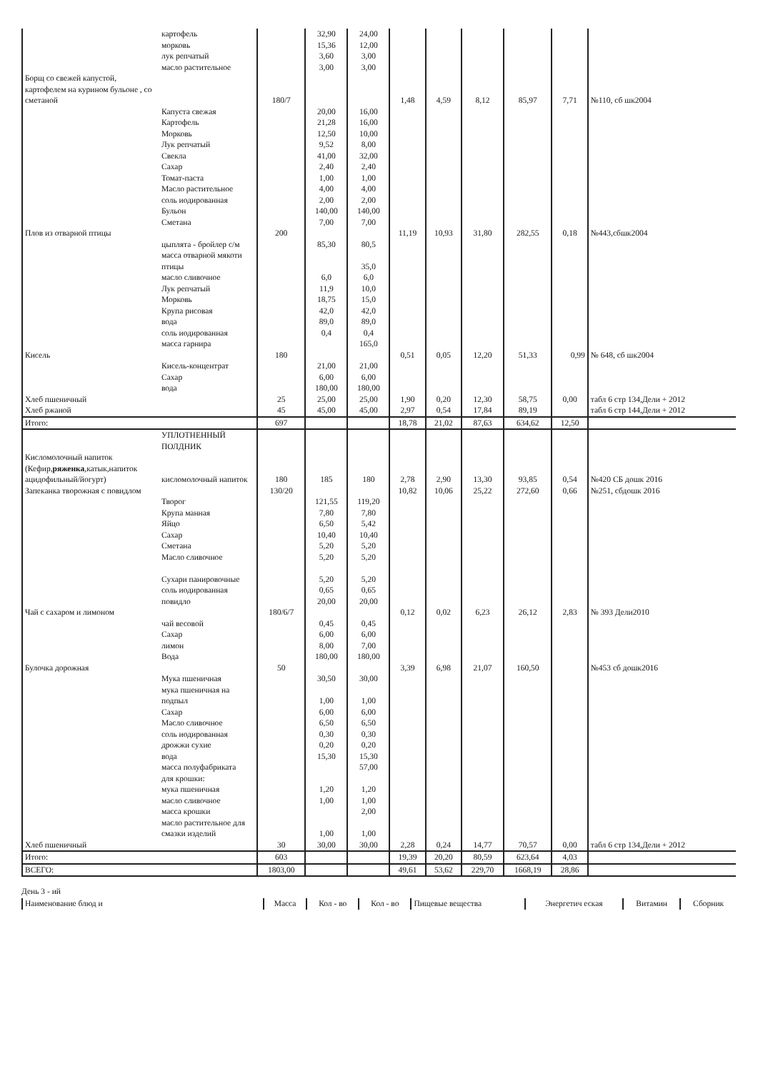| | картофель морковь лук репчатый масло растительное | | 32,90 15,36 3,60 3,00 | 24,00 12,00 3,00 3,00 | | | | | | |
| Борщ со свежей капустой, картофелем на курином бульоне , со сметаной | | 180/7 | | | 1,48 | 4,59 | 8,12 | 85,97 | 7,71 | №110, сб шк2004 |
| | Капуста свежая Картофель Морковь Лук репчатый Свекла Сахар Томат-паста Масло растительное соль иодированная Бульон Сметана | | 20,00 21,28 12,50 9,52 41,00 2,40 1,00 4,00 2,00 140,00 7,00 | 16,00 16,00 10,00 8,00 32,00 2,40 1,00 4,00 2,00 140,00 7,00 | | | | | | |
| Плов из отварной птицы | | 200 | | | 11,19 | 10,93 | 31,80 | 282,55 | 0,18 | №443,сбшк2004 |
| | цыплята - бройлер с/м масса отварной мякоти птицы масло сливочное Лук репчатый Морковь Крупа рисовая вода соль иодированная масса гарнира | | 85,30 6,0 11,9 18,75 42,0 89,0 0,4 | 80,5 35,0 6,0 10,0 15,0 42,0 89,0 0,4 165,0 | | | | | | |
| Кисель | | 180 | | | 0,51 | 0,05 | 12,20 | 51,33 | 0,99 | № 648, сб шк2004 |
| | Кисель-концентрат Сахар вода | | 21,00 6,00 180,00 | 21,00 6,00 180,00 | | | | | | |
| Хлеб пшеничный | | 25 | 25,00 | 25,00 | 1,90 | 0,20 | 12,30 | 58,75 | 0,00 | табл 6 стр 134,Дели + 2012 |
| Хлеб ржаной | | 45 | 45,00 | 45,00 | 2,97 | 0,54 | 17,84 | 89,19 | | табл 6 стр 144,Дели + 2012 |
| Итого: | | 697 | | | 18,78 | 21,02 | 87,63 | 634,62 | 12,50 | |
| | УПЛОТНЕННЫЙ ПОЛДНИК | | | | | | | | | |
| Кисломолочный напиток (Кефир, ряженка ,катык,напиток ацидофильный/йогурт) | кисломолочный напиток | 180 | 185 | 180 | 2,78 | 2,90 | 13,30 | 93,85 | 0,54 | №420 СБ дошк 2016 |
| Запеканка творожная с повидлом | | 130/20 | | | 10,82 | 10,06 | 25,22 | 272,60 | 0,66 | №251, сбдошк 2016 |
| | Творог Крупа манная Яйцо Сахар Сметана Масло сливочное Сухари панировочные соль иодированная повидло | | 121,55 7,80 6,50 10,40 5,20 5,20 5,20 0,65 20,00 | 119,20 7,80 5,42 10,40 5,20 5,20 5,20 0,65 20,00 | | | | | | |
| Чай с сахаром и лимоном | | 180/6/7 | | | 0,12 | 0,02 | 6,23 | 26,12 | 2,83 | № 393 Дели2010 |
| | чай весовой Сахар лимон Вода | | 0,45 6,00 8,00 180,00 | 0,45 6,00 7,00 180,00 | | | | | | |
| Булочка дорожная | | 50 | | | 3,39 | 6,98 | 21,07 | 160,50 | | №453 сб дошк2016 |
| | Мука пшеничная мука пшеничная на подпыл Сахар Масло сливочное соль иодированная дрожжи сухие вода масса полуфабриката для крошки: мука пшеничная масло сливочное масса крошки масло растительное для смазки изделий | | 30,50 1,00 6,00 6,50 0,30 0,20 15,30 1,20 1,00 1,00 | 30,00 1,00 6,00 6,50 0,30 0,20 15,30 57,00 1,20 1,00 2,00 1,00 | | | | | | |
| Хлеб пшеничный | | 30 | 30,00 | 30,00 | 2,28 | 0,24 | 14,77 | 70,57 | 0,00 | табл 6 стр 134,Дели + 2012 |
| Итого: | | 603 | | | 19,39 | 20,20 | 80,59 | 623,64 | 4,03 | |
| ВСЕГО: | | 1803,00 | | | 49,61 | 53,62 | 229,70 | 1668,19 | 28,86 | |
День 3 - ий
| Наименование блюд и | Масса | Кол - во | Кол - во | Пищевые вещества | Энергетич еская | Витамин | Сборник |
| --- | --- | --- | --- | --- | --- | --- | --- |